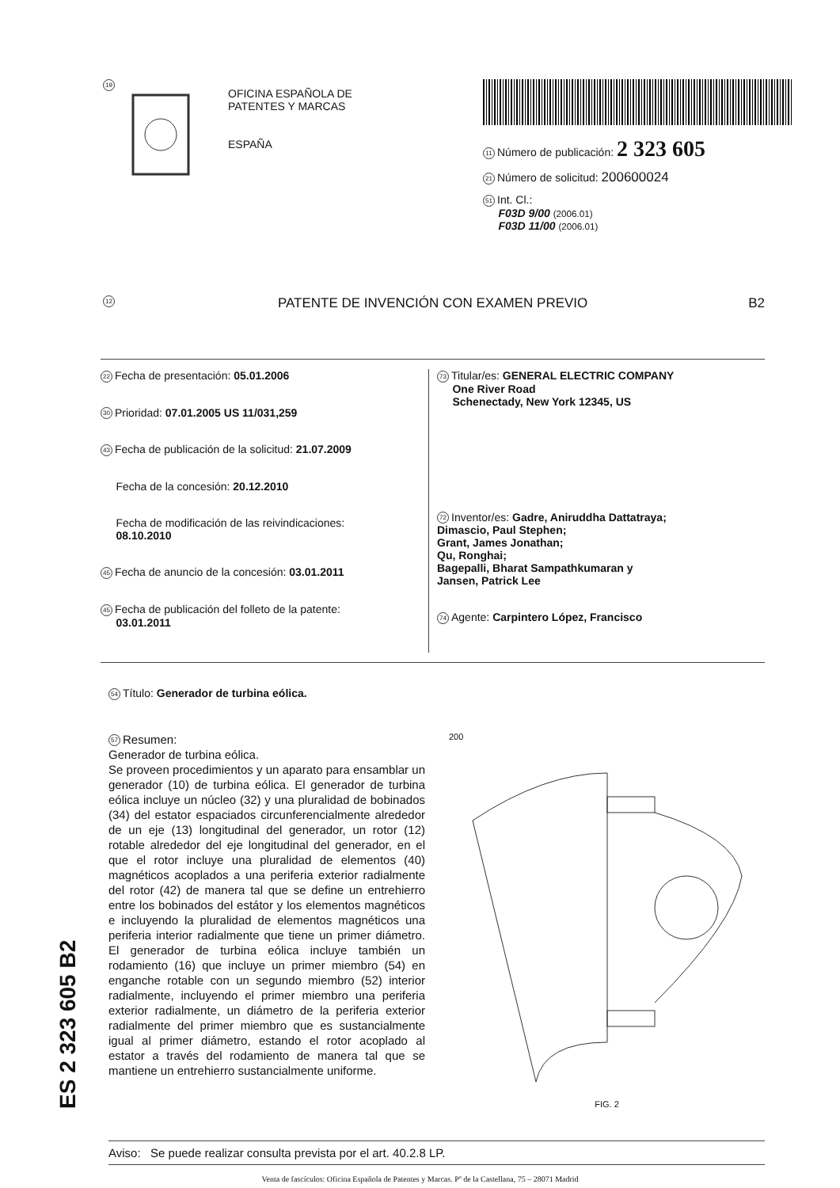19
OFICINA ESPAÑOLA DE
PATENTES Y MARCAS
ESPAÑA
11 Número de publicación: 2 323 605
21 Número de solicitud: 200600024
51 Int. Cl.:
F03D 9/00 (2006.01)
F03D 11/00 (2006.01)
12 PATENTE DE INVENCIÓN CON EXAMEN PREVIO B2
22 Fecha de presentación: 05.01.2006
30 Prioridad: 07.01.2005 US 11/031,259
43 Fecha de publicación de la solicitud: 21.07.2009
Fecha de la concesión: 20.12.2010
Fecha de modificación de las reivindicaciones:
08.10.2010
45 Fecha de anuncio de la concesión: 03.01.2011
45 Fecha de publicación del folleto de la patente:
03.01.2011
73 Titular/es: GENERAL ELECTRIC COMPANY
One River Road
Schenectady, New York 12345, US
72 Inventor/es: Gadre, Aniruddha Dattatraya;
Dimascio, Paul Stephen;
Grant, James Jonathan;
Qu, Ronghai;
Bagepalli, Bharat Sampathkumaran y
Jansen, Patrick Lee
74 Agente: Carpintero López, Francisco
54 Título: Generador de turbina eólica.
57 Resumen:
Generador de turbina eólica.
Se proveen procedimientos y un aparato para ensamblar un generador (10) de turbina eólica. El generador de turbina eólica incluye un núcleo (32) y una pluralidad de bobinados (34) del estator espaciados circunferencialmente alrededor de un eje (13) longitudinal del generador, un rotor (12) rotable alrededor del eje longitudinal del generador, en el que el rotor incluye una pluralidad de elementos (40) magnéticos acoplados a una periferia exterior radialmente del rotor (42) de manera tal que se define un entrehierro entre los bobinados del estátor y los elementos magnéticos e incluyendo la pluralidad de elementos magnéticos una periferia interior radialmente que tiene un primer diámetro. El generador de turbina eólica incluye también un rodamiento (16) que incluye un primer miembro (54) en enganche rotable con un segundo miembro (52) interior radialmente, incluyendo el primer miembro una periferia exterior radialmente, un diámetro de la periferia exterior radialmente del primer miembro que es sustancialmente igual al primer diámetro, estando el rotor acoplado al estator a través del rodamiento de manera tal que se mantiene un entrehierro sustancialmente uniforme.
200
FIG. 2
Aviso: Se puede realizar consulta prevista por el art. 40.2.8 LP.
Venta de fascículos: Oficina Española de Patentes y Marcas. Pº de la Castellana, 75 – 28071 Madrid
ES 2 323 605 B2